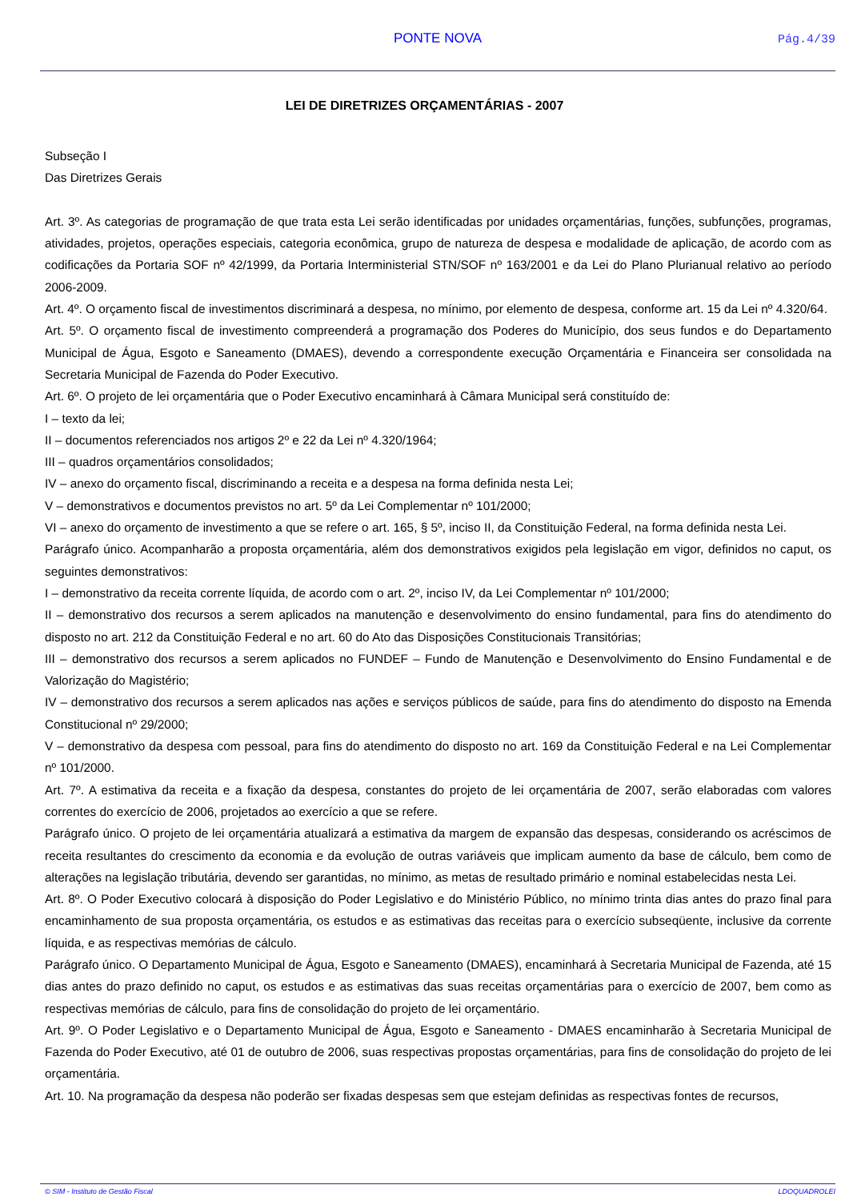PONTE NOVA
Pág.4/39
LEI DE DIRETRIZES ORÇAMENTÁRIAS - 2007
Subseção I
Das Diretrizes Gerais
Art. 3º. As categorias de programação de que trata esta Lei serão identificadas por unidades orçamentárias, funções, subfunções, programas, atividades, projetos, operações especiais, categoria econômica, grupo de natureza de despesa e modalidade de aplicação, de acordo com as codificações da Portaria SOF nº 42/1999, da Portaria Interministerial STN/SOF nº 163/2001 e da Lei do Plano Plurianual relativo ao período 2006-2009.
Art. 4º. O orçamento fiscal de investimentos discriminará a despesa, no mínimo, por elemento de despesa, conforme art. 15 da Lei nº 4.320/64.
Art. 5º. O orçamento fiscal de investimento compreenderá a programação dos Poderes do Município, dos seus fundos e do Departamento Municipal de Água, Esgoto e Saneamento (DMAES), devendo a correspondente execução Orçamentária e Financeira ser consolidada na Secretaria Municipal de Fazenda do Poder Executivo.
Art. 6º. O projeto de lei orçamentária que o Poder Executivo encaminhará à Câmara Municipal será constituído de:
I – texto da lei;
II – documentos referenciados nos artigos 2º e 22 da Lei nº 4.320/1964;
III – quadros orçamentários consolidados;
IV – anexo do orçamento fiscal, discriminando a receita e a despesa na forma definida nesta Lei;
V – demonstrativos e documentos previstos no art. 5º da Lei Complementar nº 101/2000;
VI – anexo do orçamento de investimento a que se refere o art. 165, § 5º, inciso II, da Constituição Federal, na forma definida nesta Lei.
Parágrafo único. Acompanharão a proposta orçamentária, além dos demonstrativos exigidos pela legislação em vigor, definidos no caput, os seguintes demonstrativos:
I – demonstrativo da receita corrente líquida, de acordo com o art. 2º, inciso IV, da Lei Complementar nº 101/2000;
II – demonstrativo dos recursos a serem aplicados na manutenção e desenvolvimento do ensino fundamental, para fins do atendimento do disposto no art. 212 da Constituição Federal e no art. 60 do Ato das Disposições Constitucionais Transitórias;
III – demonstrativo dos recursos a serem aplicados no FUNDEF – Fundo de Manutenção e Desenvolvimento do Ensino Fundamental e de Valorização do Magistério;
IV – demonstrativo dos recursos a serem aplicados nas ações e serviços públicos de saúde, para fins do atendimento do disposto na Emenda Constitucional nº 29/2000;
V – demonstrativo da despesa com pessoal, para fins do atendimento do disposto no art. 169 da Constituição Federal e na Lei Complementar nº 101/2000.
Art. 7º. A estimativa da receita e a fixação da despesa, constantes do projeto de lei orçamentária de 2007, serão elaboradas com valores correntes do exercício de 2006, projetados ao exercício a que se refere.
Parágrafo único. O projeto de lei orçamentária atualizará a estimativa da margem de expansão das despesas, considerando os acréscimos de receita resultantes do crescimento da economia e da evolução de outras variáveis que implicam aumento da base de cálculo, bem como de alterações na legislação tributária, devendo ser garantidas, no mínimo, as metas de resultado primário e nominal estabelecidas nesta Lei.
Art. 8º. O Poder Executivo colocará à disposição do Poder Legislativo e do Ministério Público, no mínimo trinta dias antes do prazo final para encaminhamento de sua proposta orçamentária, os estudos e as estimativas das receitas para o exercício subseqüente, inclusive da corrente líquida, e as respectivas memórias de cálculo.
Parágrafo único. O Departamento Municipal de Água, Esgoto e Saneamento (DMAES), encaminhará à Secretaria Municipal de Fazenda, até 15 dias antes do prazo definido no caput, os estudos e as estimativas das suas receitas orçamentárias para o exercício de 2007, bem como as respectivas memórias de cálculo, para fins de consolidação do projeto de lei orçamentário.
Art. 9º. O Poder Legislativo e o Departamento Municipal de Água, Esgoto e Saneamento - DMAES encaminharão à Secretaria Municipal de Fazenda do Poder Executivo, até 01 de outubro de 2006, suas respectivas propostas orçamentárias, para fins de consolidação do projeto de lei orçamentária.
Art. 10. Na programação da despesa não poderão ser fixadas despesas sem que estejam definidas as respectivas fontes de recursos,
© SIM - Instituto de Gestão Fiscal LDOQUADROLEI